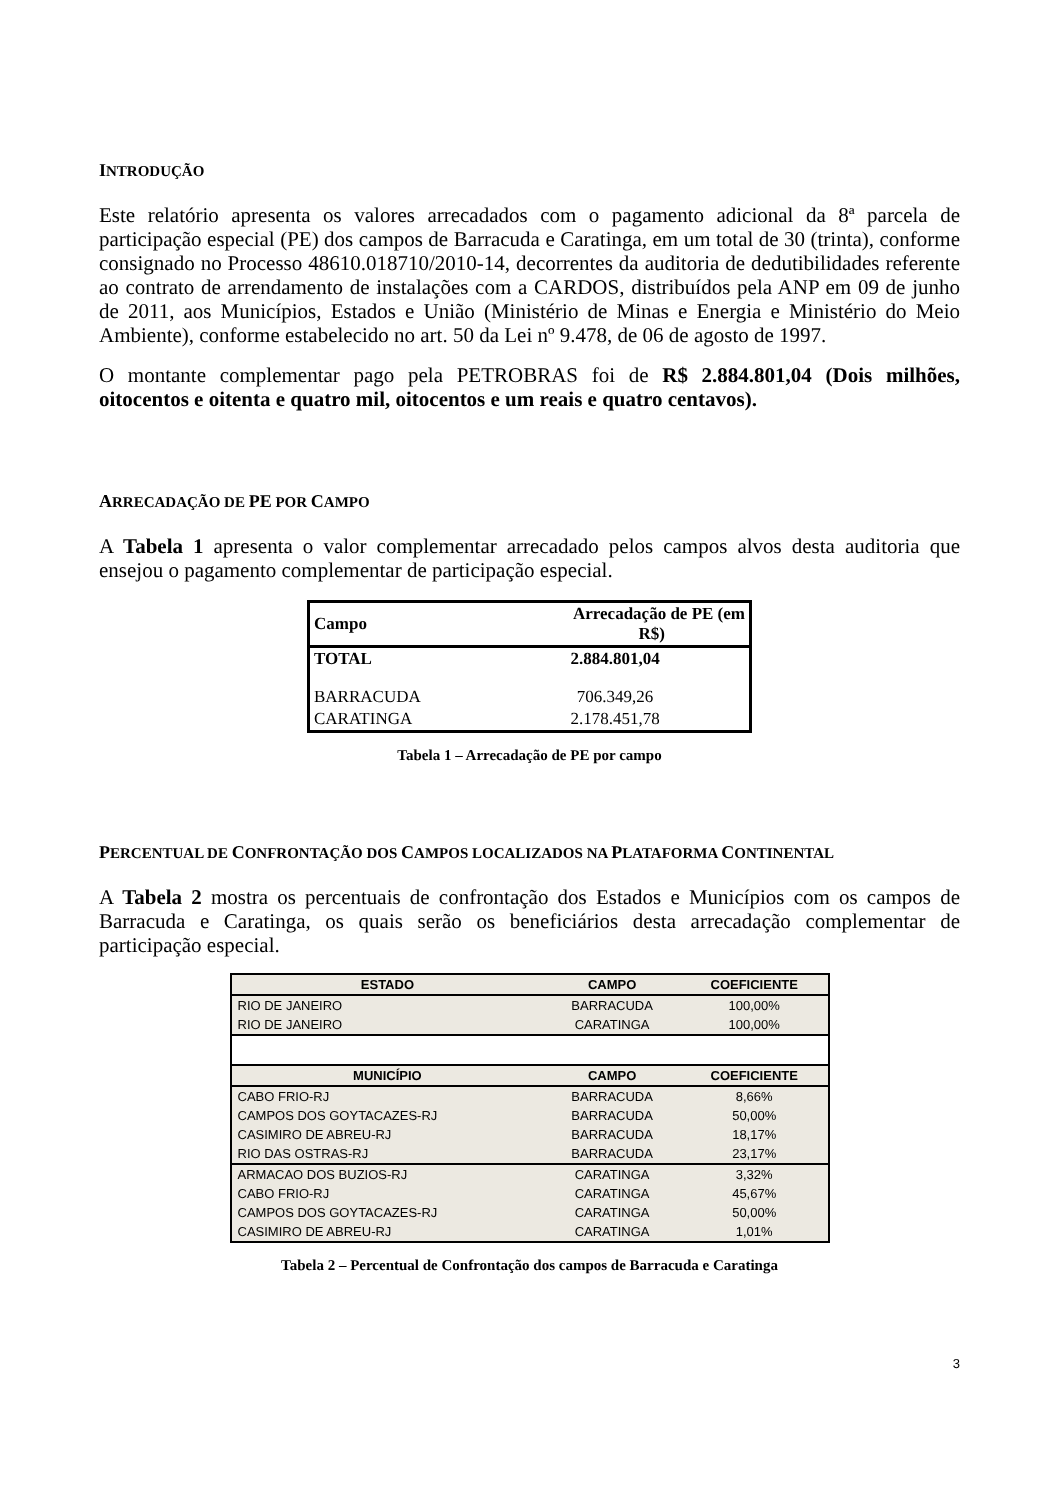INTRODUÇÃO
Este relatório apresenta os valores arrecadados com o pagamento adicional da 8ª parcela de participação especial (PE) dos campos de Barracuda e Caratinga, em um total de 30 (trinta), conforme consignado no Processo 48610.018710/2010-14, decorrentes da auditoria de dedutibilidades referente ao contrato de arrendamento de instalações com a CARDOS, distribuídos pela ANP em 09 de junho de 2011, aos Municípios, Estados e União (Ministério de Minas e Energia e Ministério do Meio Ambiente), conforme estabelecido no art. 50 da Lei nº 9.478, de 06 de agosto de 1997.
O montante complementar pago pela PETROBRAS foi de R$ 2.884.801,04 (Dois milhões, oitocentos e oitenta e quatro mil, oitocentos e um reais e quatro centavos).
ARRECADAÇÃO DE PE POR CAMPO
A Tabela 1 apresenta o valor complementar arrecadado pelos campos alvos desta auditoria que ensejou o pagamento complementar de participação especial.
| Campo | Arrecadação de PE (em R$) |
| --- | --- |
| TOTAL | 2.884.801,04 |
| BARRACUDA | 706.349,26 |
| CARATINGA | 2.178.451,78 |
Tabela 1 – Arrecadação de PE por campo
PERCENTUAL DE CONFRONTAÇÃO DOS CAMPOS LOCALIZADOS NA PLATAFORMA CONTINENTAL
A Tabela 2 mostra os percentuais de confrontação dos Estados e Municípios com os campos de Barracuda e Caratinga, os quais serão os beneficiários desta arrecadação complementar de participação especial.
| ESTADO | CAMPO | COEFICIENTE |
| --- | --- | --- |
| RIO DE JANEIRO | BARRACUDA | 100,00% |
| RIO DE JANEIRO | CARATINGA | 100,00% |
| MUNICÍPIO | CAMPO | COEFICIENTE |
| CABO FRIO-RJ | BARRACUDA | 8,66% |
| CAMPOS DOS GOYTACAZES-RJ | BARRACUDA | 50,00% |
| CASIMIRO DE ABREU-RJ | BARRACUDA | 18,17% |
| RIO DAS OSTRAS-RJ | BARRACUDA | 23,17% |
| ARMACAO DOS BUZIOS-RJ | CARATINGA | 3,32% |
| CABO FRIO-RJ | CARATINGA | 45,67% |
| CAMPOS DOS GOYTACAZES-RJ | CARATINGA | 50,00% |
| CASIMIRO DE ABREU-RJ | CARATINGA | 1,01% |
Tabela 2 – Percentual de Confrontação dos campos de Barracuda e Caratinga
3